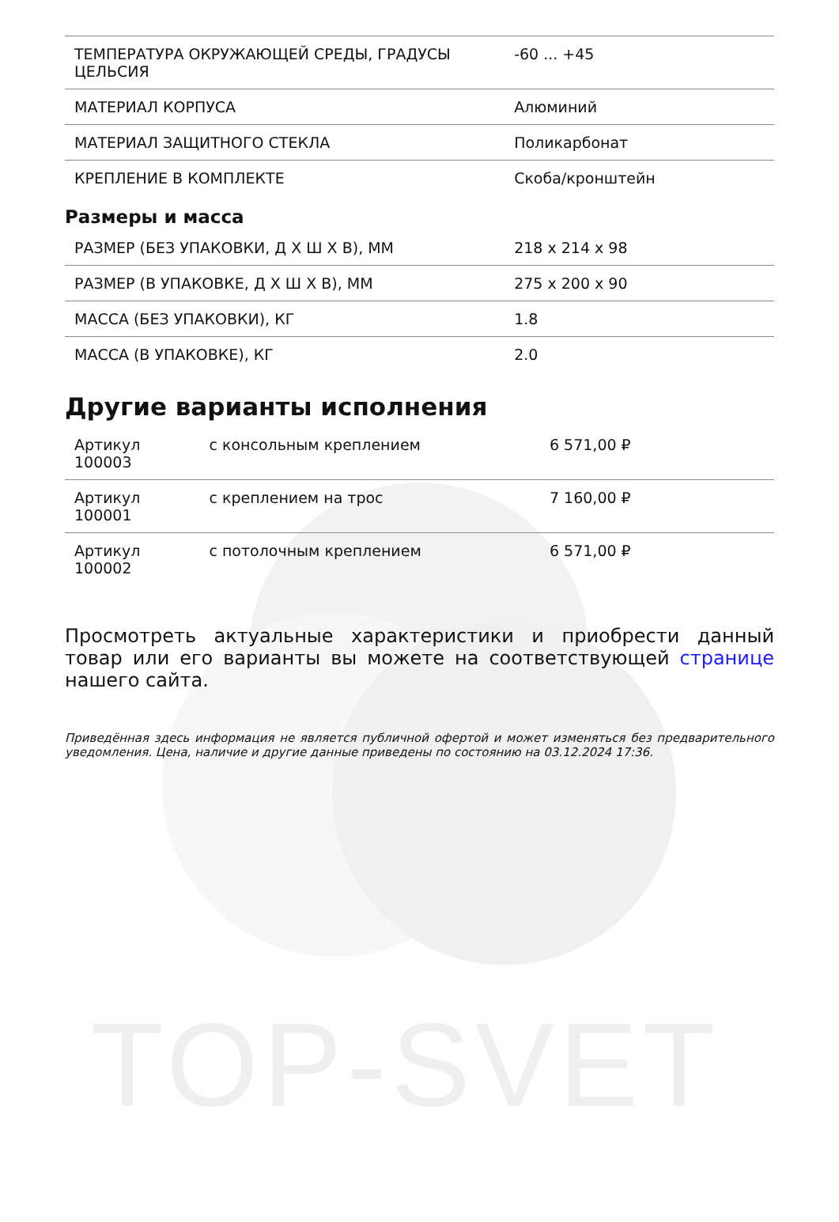TOP-SVET
| ТЕМПЕРАТУРА ОКРУЖАЮЩЕЙ СРЕДЫ, ГРАДУСЫ ЦЕЛЬСИЯ | -60 ... +45 |
| МАТЕРИАЛ КОРПУСА | Алюминий |
| МАТЕРИАЛ ЗАЩИТНОГО СТЕКЛА | Поликарбонат |
| КРЕПЛЕНИЕ В КОМПЛЕКТЕ | Скоба/кронштейн |
Размеры и масса
| РАЗМЕР (БЕЗ УПАКОВКИ, Д Х Ш Х В), ММ | 218 x 214 x 98 |
| РАЗМЕР (В УПАКОВКЕ, Д Х Ш Х В), ММ | 275 x 200 x 90 |
| МАССА (БЕЗ УПАКОВКИ), КГ | 1.8 |
| МАССА (В УПАКОВКЕ), КГ | 2.0 |
Другие варианты исполнения
| Артикул 100003 | с консольным креплением | 6 571,00 ₽ |
| Артикул 100001 | с креплением на трос | 7 160,00 ₽ |
| Артикул 100002 | с потолочным креплением | 6 571,00 ₽ |
Просмотреть актуальные характеристики и приобрести данный товар или его варианты вы можете на соответствующей странице нашего сайта.
Приведённая здесь информация не является публичной офертой и может изменяться без предварительного уведомления. Цена, наличие и другие данные приведены по состоянию на 03.12.2024 17:36.